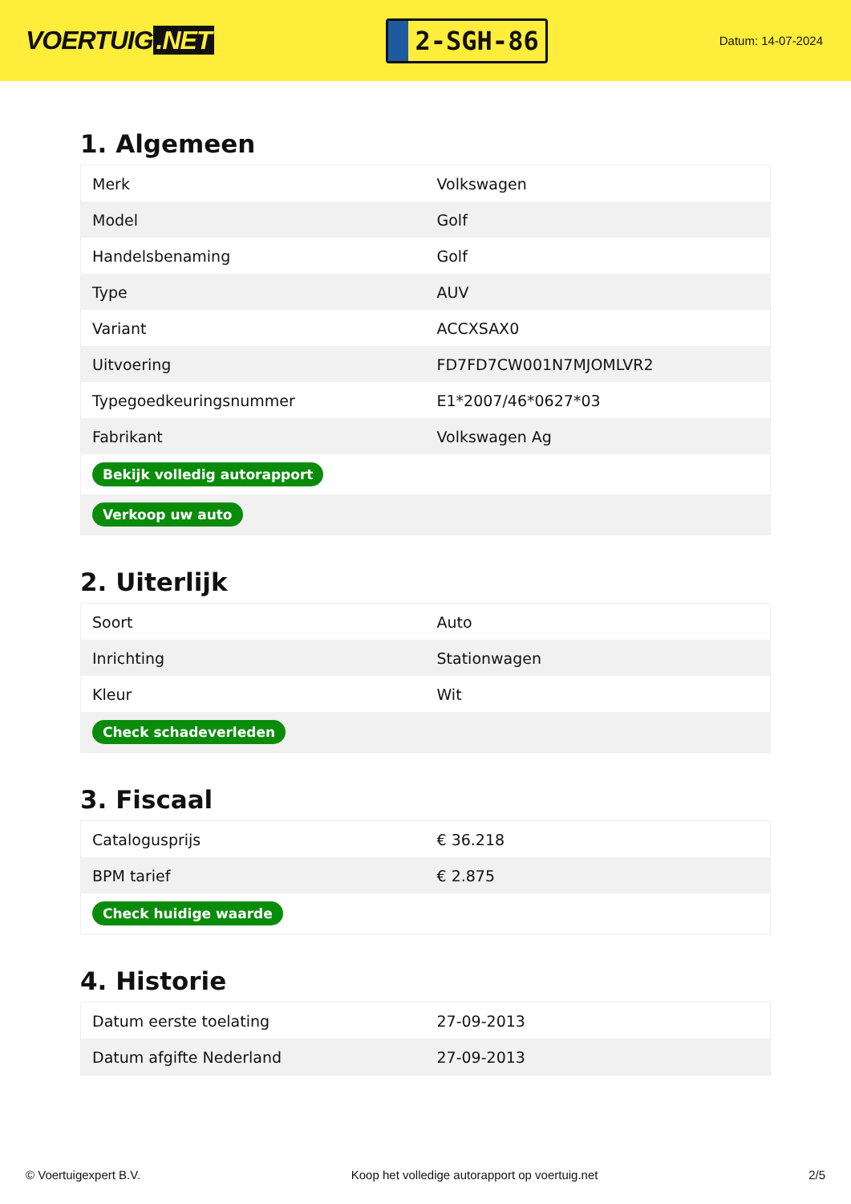VOERTUIG.NET
2-SGH-86
Datum: 14-07-2024
1. Algemeen
| Merk | Volkswagen |
| Model | Golf |
| Handelsbenaming | Golf |
| Type | AUV |
| Variant | ACCXSAX0 |
| Uitvoering | FD7FD7CW001N7MJOMLVR2 |
| Typegoedkeuringsnummer | E1*2007/46*0627*03 |
| Fabrikant | Volkswagen Ag |
| Bekijk volledig autorapport | |
| Verkoop uw auto | |
2. Uiterlijk
| Soort | Auto |
| Inrichting | Stationwagen |
| Kleur | Wit |
| Check schadeverleden | |
3. Fiscaal
| Catalogusprijs | € 36.218 |
| BPM tarief | € 2.875 |
| Check huidige waarde | |
4. Historie
| Datum eerste toelating | 27-09-2013 |
| Datum afgifte Nederland | 27-09-2013 |
© Voertuigexpert B.V. Koop het volledige autorapport op voertuig.net 2/5